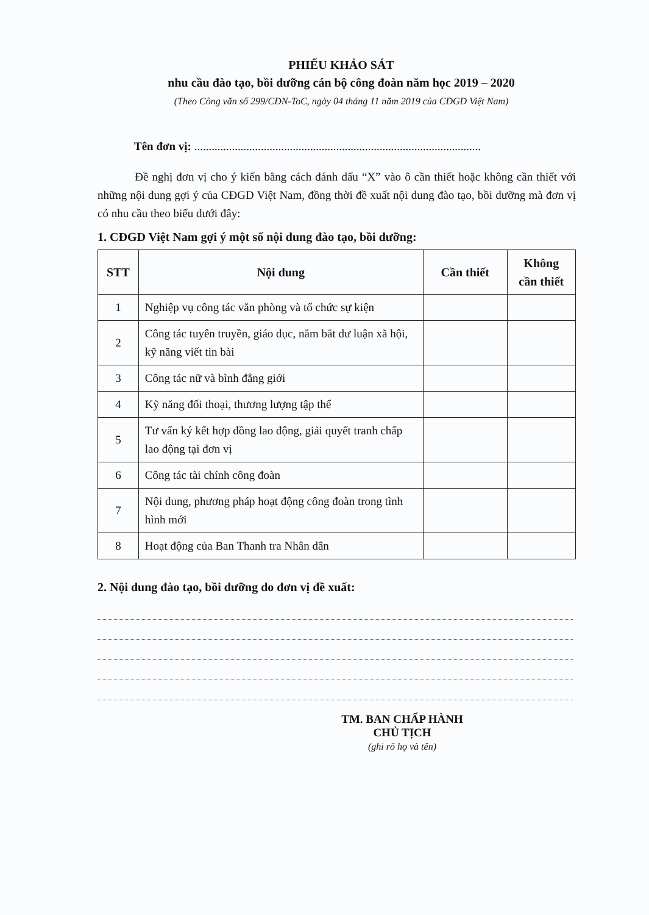PHIẾU KHẢO SÁT
nhu cầu đào tạo, bồi dưỡng cán bộ công đoàn năm học 2019 – 2020
(Theo Công văn số 299/CĐN-ToC, ngày 04 tháng 11 năm 2019 của CĐGD Việt Nam)
Tên đơn vị: ...................................................................................................
Đề nghị đơn vị cho ý kiến bằng cách đánh dấu “X” vào ô cần thiết hoặc không cần thiết với những nội dung gợi ý của CĐGD Việt Nam, đồng thời đề xuất nội dung đào tạo, bồi dưỡng mà đơn vị có nhu cầu theo biểu dưới đây:
1. CĐGD Việt Nam gợi ý một số nội dung đào tạo, bồi dưỡng:
| STT | Nội dung | Cần thiết | Không cần thiết |
| --- | --- | --- | --- |
| 1 | Nghiệp vụ công tác văn phòng và tổ chức sự kiện | | |
| 2 | Công tác tuyên truyền, giáo dục, nắm bắt dư luận xã hội, kỹ năng viết tin bài | | |
| 3 | Công tác nữ và bình đẳng giới | | |
| 4 | Kỹ năng đối thoại, thương lượng tập thể | | |
| 5 | Tư vấn ký kết hợp đồng lao động, giải quyết tranh chấp lao động tại đơn vị | | |
| 6 | Công tác tài chính công đoàn | | |
| 7 | Nội dung, phương pháp hoạt động công đoàn trong tình hình mới | | |
| 8 | Hoạt động của Ban Thanh tra Nhân dân | | |
2. Nội dung đào tạo, bồi dưỡng do đơn vị đề xuất:
TM. BAN CHẤP HÀNH
CHỦ TỊCH
(ghi rõ họ và tên)